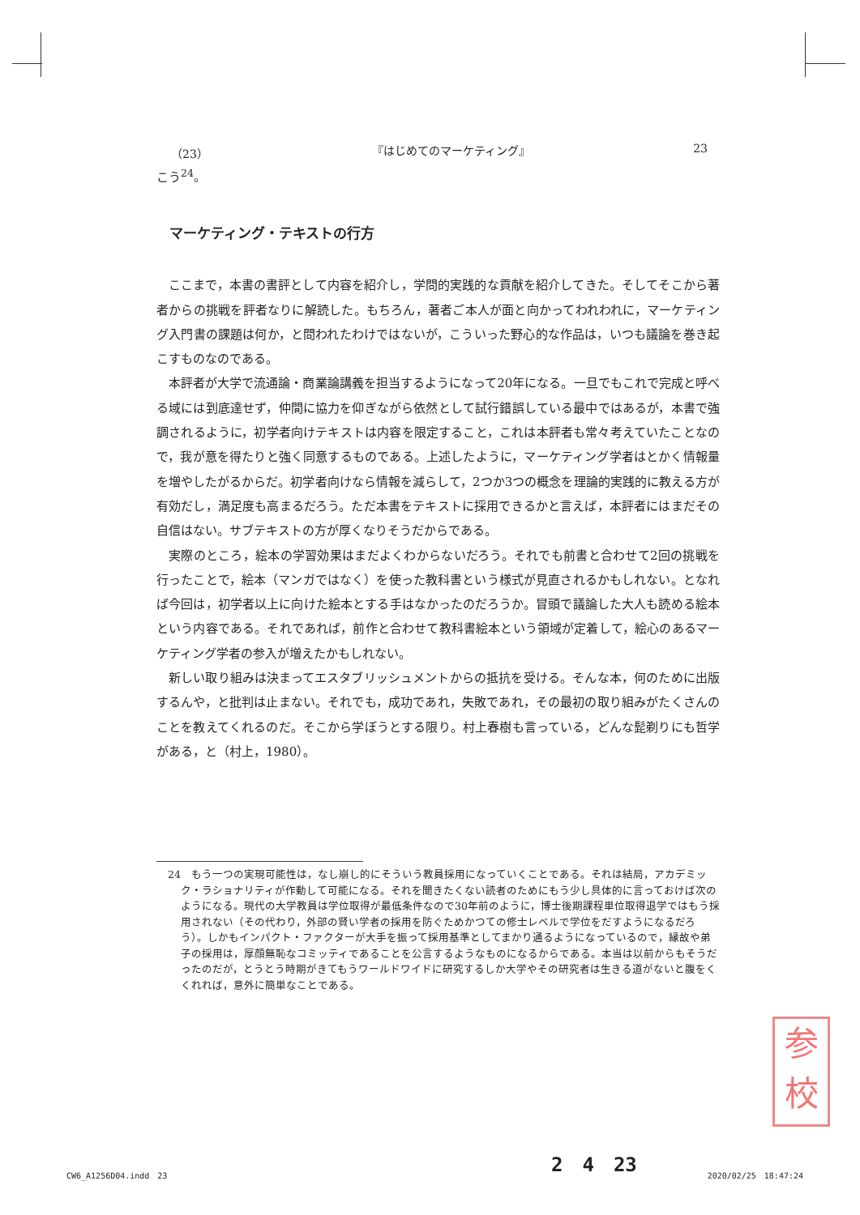（23） 『はじめてのマーケティング』 23
こう<sup>24</sup>。
マーケティング・テキストの行方
ここまで，本書の書評として内容を紹介し，学問的実践的な貢献を紹介してきた。そしてそこから著者からの挑戦を評者なりに解読した。もちろん，著者ご本人が面と向かってわれわれに，マーケティング入門書の課題は何か，と問われたわけではないが，こういった野心的な作品は，いつも議論を巻き起こすものなのである。
本評者が大学で流通論・商業論講義を担当するようになって20年になる。一旦でもこれで完成と呼べる域には到底達せず，仲間に協力を仰ぎながら依然として試行錯誤している最中ではあるが，本書で強調されるように，初学者向けテキストは内容を限定すること，これは本評者も常々考えていたことなので，我が意を得たりと強く同意するものである。上述したように，マーケティング学者はとかく情報量を増やしたがるからだ。初学者向けなら情報を減らして，2つか3つの概念を理論的実践的に教える方が有効だし，満足度も高まるだろう。ただ本書をテキストに採用できるかと言えば，本評者にはまだその自信はない。サブテキストの方が厚くなりそうだからである。
実際のところ，絵本の学習効果はまだよくわからないだろう。それでも前書と合わせて2回の挑戦を行ったことで，絵本（マンガではなく）を使った教科書という様式が見直されるかもしれない。となれば今回は，初学者以上に向けた絵本とする手はなかったのだろうか。冒頭で議論した大人も読める絵本という内容である。それであれば，前作と合わせて教科書絵本という領域が定着して，絵心のあるマーケティング学者の参入が増えたかもしれない。
新しい取り組みは決まってエスタブリッシュメントからの抵抗を受ける。そんな本，何のために出版するんや，と批判は止まない。それでも，成功であれ，失敗であれ，その最初の取り組みがたくさんのことを教えてくれるのだ。そこから学ぼうとする限り。村上春樹も言っている，どんな髭剃りにも哲学がある，と（村上，1980）。
24　もう一つの実現可能性は，なし崩し的にそういう教員採用になっていくことである。それは結局，アカデミック・ラショナリティが作動して可能になる。それを聞きたくない読者のためにもう少し具体的に言っておけば次のようになる。現代の大学教員は学位取得が最低条件なので30年前のように，博士後期課程単位取得退学ではもう採用されない（その代わり，外部の賢い学者の採用を防ぐためかつての修士レベルで学位をだすようになるだろう）。しかもインパクト・ファクターが大手を振って採用基準としてまかり通るようになっているので，縁故や弟子の採用は，厚顔無恥なコミッティであることを公言するようなものになるからである。本当は以前からもそうだったのだが，とうとう時期がきてもうワールドワイドに研究するしか大学やその研究者は生きる道がないと腹をくくれれば，意外に簡単なことである。
参
校
2　4　23
CW6_A1256D04.indd　23 2020/02/25　18:47:24